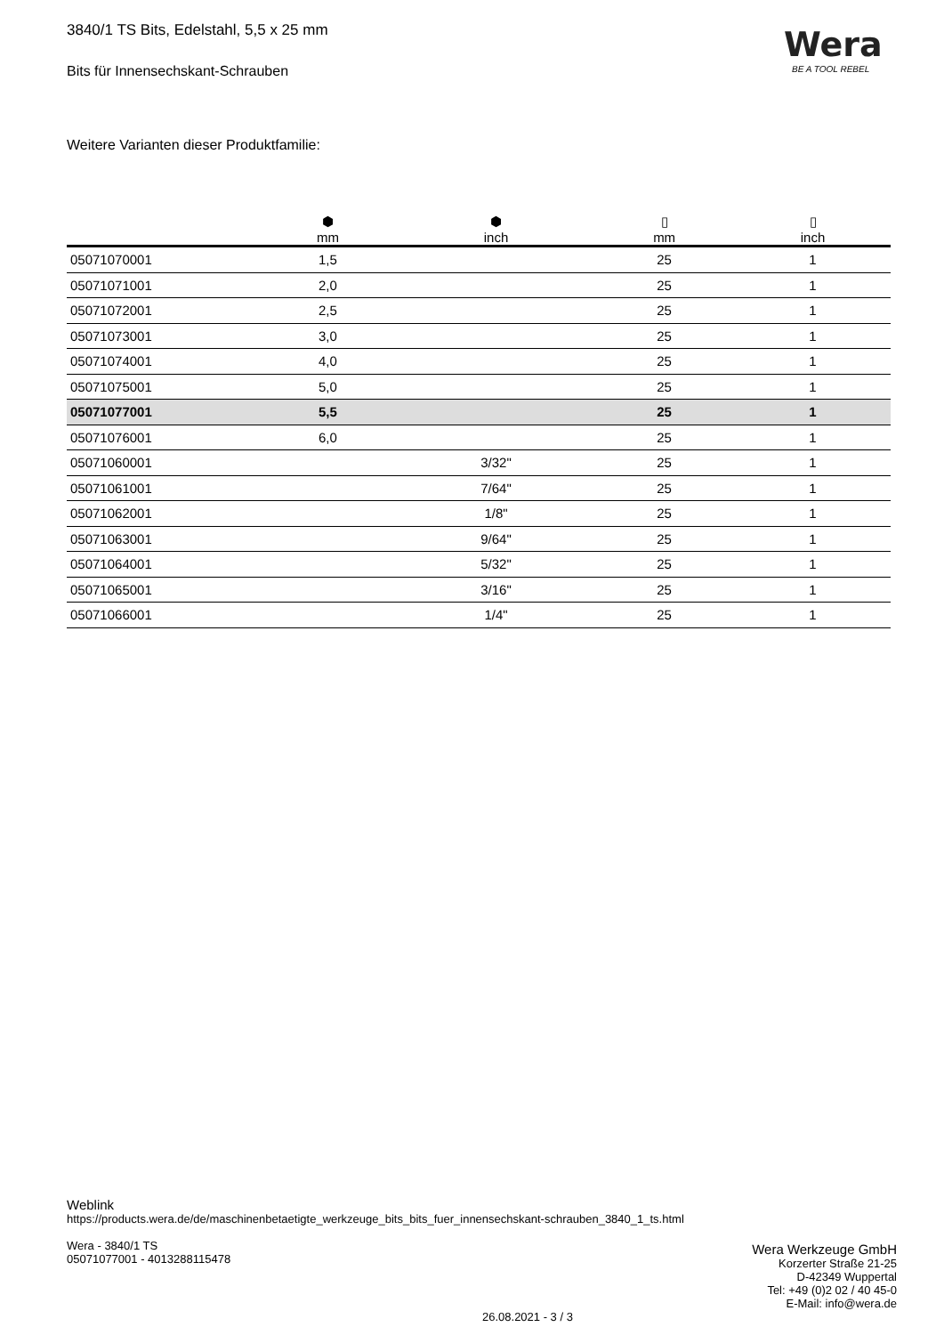3840/1 TS Bits, Edelstahl, 5,5 x 25 mm
Bits für Innensechskant-Schrauben
Wera
BE A TOOL REBEL
Weitere Varianten dieser Produktfamilie:
| | ⬢ mm | ⬢ inch | ▯ mm | ▯ inch |
| --- | --- | --- | --- | --- |
| 05071070001 | 1,5 | | 25 | 1 |
| 05071071001 | 2,0 | | 25 | 1 |
| 05071072001 | 2,5 | | 25 | 1 |
| 05071073001 | 3,0 | | 25 | 1 |
| 05071074001 | 4,0 | | 25 | 1 |
| 05071075001 | 5,0 | | 25 | 1 |
| 05071077001 | 5,5 | | 25 | 1 |
| 05071076001 | 6,0 | | 25 | 1 |
| 05071060001 | | 3/32" | 25 | 1 |
| 05071061001 | | 7/64" | 25 | 1 |
| 05071062001 | | 1/8" | 25 | 1 |
| 05071063001 | | 9/64" | 25 | 1 |
| 05071064001 | | 5/32" | 25 | 1 |
| 05071065001 | | 3/16" | 25 | 1 |
| 05071066001 | | 1/4" | 25 | 1 |
Weblink
https://products.wera.de/de/maschinenbetaetigte_werkzeuge_bits_bits_fuer_innensechskant-schrauben_3840_1_ts.html
Wera - 3840/1 TS
05071077001 - 4013288115478
Wera Werkzeuge GmbH
Korzerter Straße 21-25
D-42349 Wuppertal
Tel: +49 (0)2 02 / 40 45-0
E-Mail: info@wera.de
26.08.2021 - 3 / 3